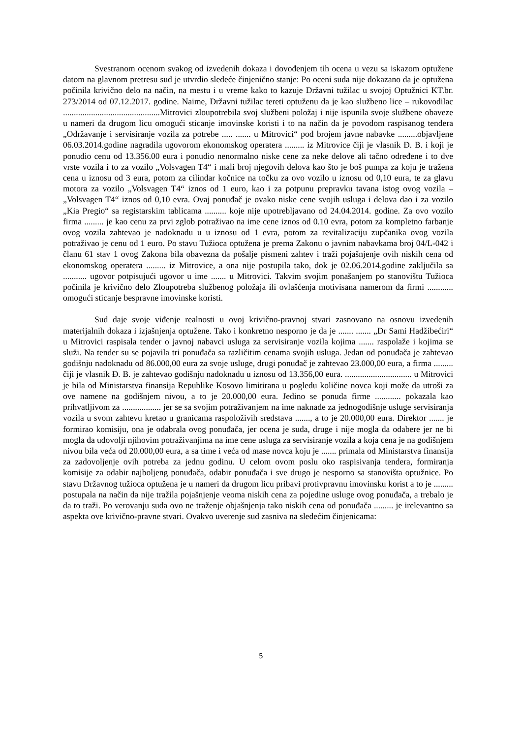Svestranom ocenom svakog od izvedenih dokaza i dovođenjem tih ocena u vezu sa iskazom optužene datom na glavnom pretresu sud je utvrdio sledeće činjenično stanje: Po oceni suda nije dokazano da je optužena počinila krivično delo na način, na mestu i u vreme kako to kazuje Državni tužilac u svojoj Optužnici KT.br. 273/2014 od 07.12.2017. godine. Naime, Državni tužilac tereti optuženu da je kao službeno lice – rukovodilac .............................................Mitrovici zloupotrebila svoj službeni položaj i nije ispunila svoje službene obaveze u nameri da drugom licu omogući sticanje imovinske koristi i to na način da je povodom raspisanog tendera „Održavanje i servisiranje vozila za potrebe ..... ....... u Mitrovici“ pod brojem javne nabavke .........objavljene 06.03.2014.godine nagradila ugovorom ekonomskog operatera ......... iz Mitrovice čiji je vlasnik Đ. B. i koji je ponudio cenu od 13.356.00 eura i ponudio nenormalno niske cene za neke delove ali tačno određene i to dve vrste vozila i to za vozilo „Volsvagen T4“ i mali broj njegovih delova kao što je boš pumpa za koju je tražena cena u iznosu od 3 eura, potom za cilindar kočnice na točku za ovo vozilo u iznosu od 0,10 eura, te za glavu motora za vozilo „Volsvagen T4“ iznos od 1 euro, kao i za potpunu prepravku tavana istog ovog vozila – „Volsvagen T4“ iznos od 0,10 evra. Ovaj ponuđač je ovako niske cene svojih usluga i delova dao i za vozilo „Kia Pregio“ sa registarskim tablicama .......... koje nije upotrebljavano od 24.04.2014. godine. Za ovo vozilo firma ......... je kao cenu za prvi zglob potraživao na ime cene iznos od 0.10 evra, potom za kompletno farbanje ovog vozila zahtevao je nadoknadu u u iznosu od 1 evra, potom za revitalizaciju zupčanika ovog vozila potraživao je cenu od 1 euro. Po stavu Tužioca optužena je prema Zakonu o javnim nabavkama broj 04/L-042 i članu 61 stav 1 ovog Zakona bila obavezna da pošalje pismeni zahtev i traži pojašnjenje ovih niskih cena od ekonomskog operatera ......... iz Mitrovice, a ona nije postupila tako, dok je 02.06.2014.godine zaključila sa ........... ugovor potpisujući ugovor u ime ....... u Mitrovici. Takvim svojim ponašanjem po stanovištu Tužioca počinila je krivično delo Zloupotreba službenog položaja ili ovlašćenja motivisana namerom da firmi ............ omogući sticanje bespravne imovinske koristi.
Sud daje svoje viđenje realnosti u ovoj krivično-pravnoj stvari zasnovano na osnovu izvedenih materijalnih dokaza i izjašnjenja optužene. Tako i konkretno nesporno je da je ....... ....... „Dr Sami Hadžibećiri“ u Mitrovici raspisala tender o javnoj nabavci usluga za servisiranje vozila kojima ....... raspolaže i kojima se služi. Na tender su se pojavila tri ponuđača sa različitim cenama svojih usluga. Jedan od ponuđača je zahtevao godišnju nadoknadu od 86.000,00 eura za svoje usluge, drugi ponuđač je zahtevao 23.000,00 eura, a firma ......... čiji je vlasnik Đ. B. je zahtevao godišnju nadoknadu u iznosu od 13.356,00 eura. ............................... u Mitrovici je bila od Ministarstva finansija Republike Kosovo limitirana u pogledu količine novca koji može da utroši za ove namene na godišnjem nivou, a to je 20.000,00 eura. Jedino se ponuda firme ............ pokazala kao prihvatljivom za .................. jer se sa svojim potraživanjem na ime naknade za jednogodišnje usluge servisiranja vozila u svom zahtevu kretao u granicama raspoloživih sredstava ......., a to je 20.000,00 eura. Direktor ....... je formirao komisiju, ona je odabrala ovog ponuđača, jer ocena je suda, druge i nije mogla da odabere jer ne bi mogla da udovolji njihovim potraživanjima na ime cene usluga za servisiranje vozila a koja cena je na godišnjem nivou bila veća od 20.000,00 eura, a sa time i veća od mase novca koju je ....... primala od Ministarstva finansija za zadovoljenje ovih potreba za jednu godinu. U celom ovom poslu oko raspisivanja tendera, formiranja komisije za odabir najboljeng ponuđača, odabir ponuđača i sve drugo je nesporno sa stanovišta optužnice. Po stavu Državnog tužioca optužena je u nameri da drugom licu pribavi protivpravnu imovinsku korist a to je ......... postupala na način da nije tražila pojašnjenje veoma niskih cena za pojedine usluge ovog ponuđača, a trebalo je da to traži. Po verovanju suda ovo ne traženje objašnjenja tako niskih cena od ponuđača ......... je irelevantno sa aspekta ove krivično-pravne stvari. Ovakvo uverenje sud zasniva na sledećim činjenicama:
5